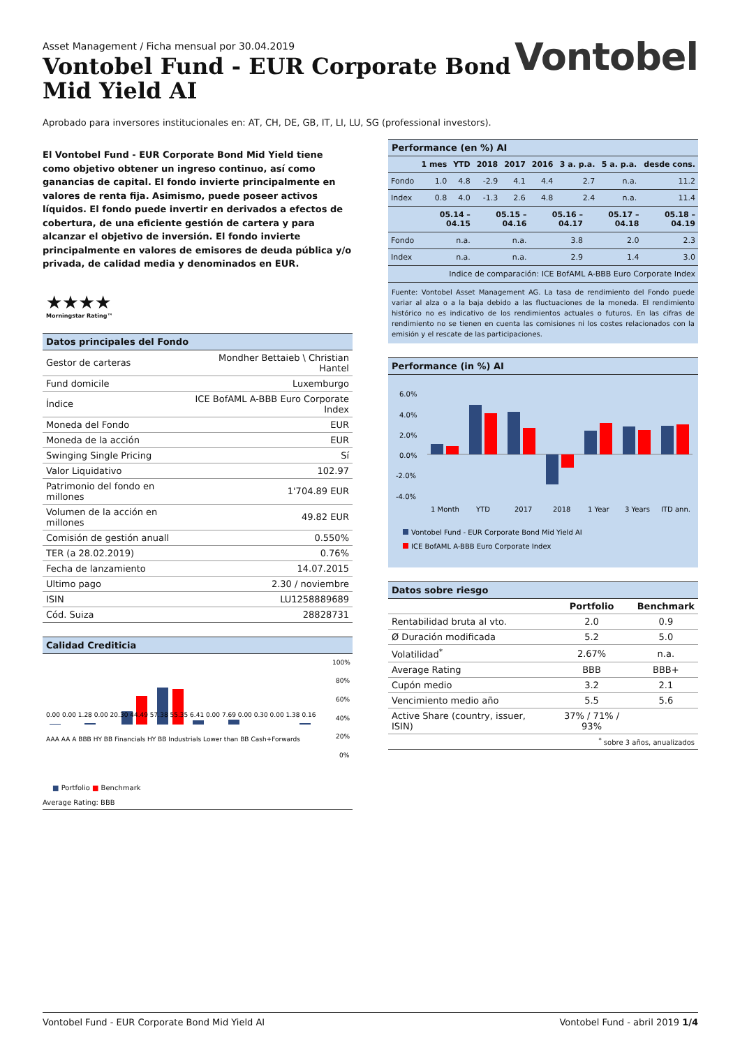Asset Management / Ficha mensual por 30.04.2019
Vontobel Fund - EUR Corporate Bond
Mid Yield AI
Vontobel
Aprobado para inversores institucionales en: AT, CH, DE, GB, IT, LI, LU, SG (professional investors).
El Vontobel Fund - EUR Corporate Bond Mid Yield tiene como objetivo obtener un ingreso continuo, así como ganancias de capital. El fondo invierte principalmente en valores de renta fija. Asimismo, puede poseer activos líquidos. El fondo puede invertir en derivados a efectos de cobertura, de una eficiente gestión de cartera y para alcanzar el objetivo de inversión. El fondo invierte principalmente en valores de emisores de deuda pública y/o privada, de calidad media y denominados en EUR.
★★★★
Morningstar Rating™
Datos principales del Fondo
| Gestor de carteras | Mondher Bettaieb \ Christian Hantel |
| Fund domicile | Luxemburgo |
| Índice | ICE BofAML A-BBB Euro Corporate Index |
| Moneda del Fondo | EUR |
| Moneda de la acción | EUR |
| Swinging Single Pricing | Sí |
| Valor Liquidativo | 102.97 |
| Patrimonio del fondo en millones | 1'704.89 EUR |
| Volumen de la acción en millones | 49.82 EUR |
| Comisión de gestión anuall | 0.550% |
| TER (a 28.02.2019) | 0.76% |
| Fecha de lanzamiento | 14.07.2015 |
| Ultimo pago | 2.30 / noviembre |
| ISIN | LU1258889689 |
| Cód. Suiza | 28828731 |
Calidad Crediticia
100%
80%
60%
40%
20%
0%
0.00 0.00 1.28 0.00 20.30 44.49 57.38 55.35 6.41 0.00 7.69 0.00 0.30 0.00 1.38 0.16
AAA AA A BBB HY BB Financials HY BB Industrials Lower than BB Cash+Forwards
■ Portfolio ■ Benchmark
Average Rating: BBB
Performance (en %) AI
| | 1 mes | YTD | 2018 | 2017 | 2016 | 3 a. p.a. | 5 a. p.a. | desde cons. |
| --- | --- | --- | --- | --- | --- | --- | --- | --- |
| Fondo | 1.0 | 4.8 | -2.9 | 4.1 | 4.4 | 2.7 | n.a. | 11.2 |
| Index | 0.8 | 4.0 | -1.3 | 2.6 | 4.8 | 2.4 | n.a. | 11.4 |
| | 05.14 – 04.15 | 05.15 – 04.16 | 05.16 – 04.17 | 05.17 – 04.18 | 05.18 – 04.19 |
| --- | --- | --- | --- | --- | --- |
| Fondo | n.a. | n.a. | 3.8 | 2.0 | 2.3 |
| Index | n.a. | n.a. | 2.9 | 1.4 | 3.0 |
| Indice de comparación: ICE BofAML A-BBB Euro Corporate Index | | | | | |
Fuente: Vontobel Asset Management AG. La tasa de rendimiento del Fondo puede variar al alza o a la baja debido a las fluctuaciones de la moneda. El rendimiento histórico no es indicativo de los rendimientos actuales o futuros. En las cifras de rendimiento no se tienen en cuenta las comisiones ni los costes relacionados con la emisión y el rescate de las participaciones.
Performance (in %) AI
6.0%
4.0%
2.0%
0.0%
-2.0%
-4.0%
1 Month
YTD
2017
2018
1 Year
3 Years
ITD ann.
Vontobel Fund - EUR Corporate Bond Mid Yield AI
ICE BofAML A-BBB Euro Corporate Index
Datos sobre riesgo
| | Portfolio | Benchmark |
| --- | --- | --- |
| Rentabilidad bruta al vto. | 2.0 | 0.9 |
| Ø Duración modificada | 5.2 | 5.0 |
| Volatilidad<sup>*</sup> | 2.67% | n.a. |
| Average Rating | BBB | BBB+ |
| Cupón medio | 3.2 | 2.1 |
| Vencimiento medio año | 5.5 | 5.6 |
| Active Share (country, issuer, ISIN) | 37% / 71% / 93% | |
| <sup>*</sup> sobre 3 años, anualizados | | |
Vontobel Fund - EUR Corporate Bond Mid Yield AI Vontobel Fund - abril 2019 1/4